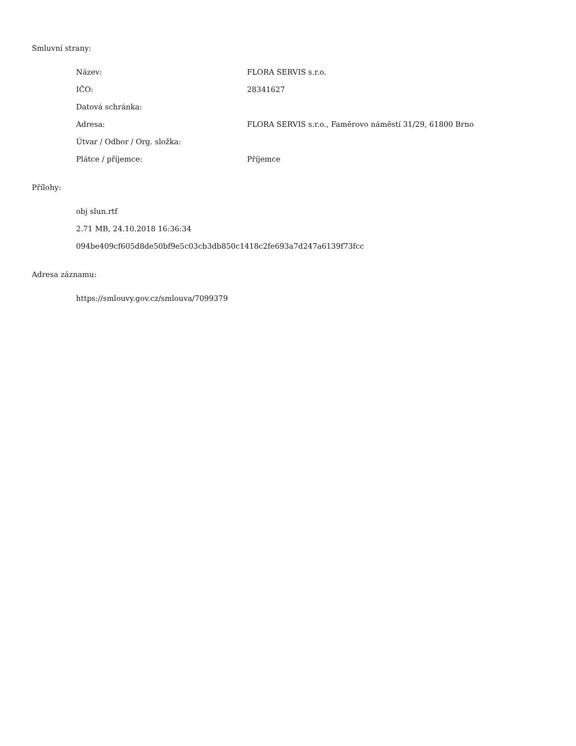Smluvní strany:
| Název: | FLORA SERVIS s.r.o. |
| IČO: | 28341627 |
| Datová schránka: | |
| Adresa: | FLORA SERVIS s.r.o., Faměrovo náměstí 31/29, 61800 Brno |
| Útvar / Odbor / Org. složka: | |
| Plátce / příjemce: | Příjemce |
Přílohy:
obj slun.rtf
2.71 MB, 24.10.2018 16:36:34
094be409cf605d8de50bf9e5c03cb3db850c1418c2fe693a7d247a6139f73fcc
Adresa záznamu:
https://smlouvy.gov.cz/smlouva/7099379